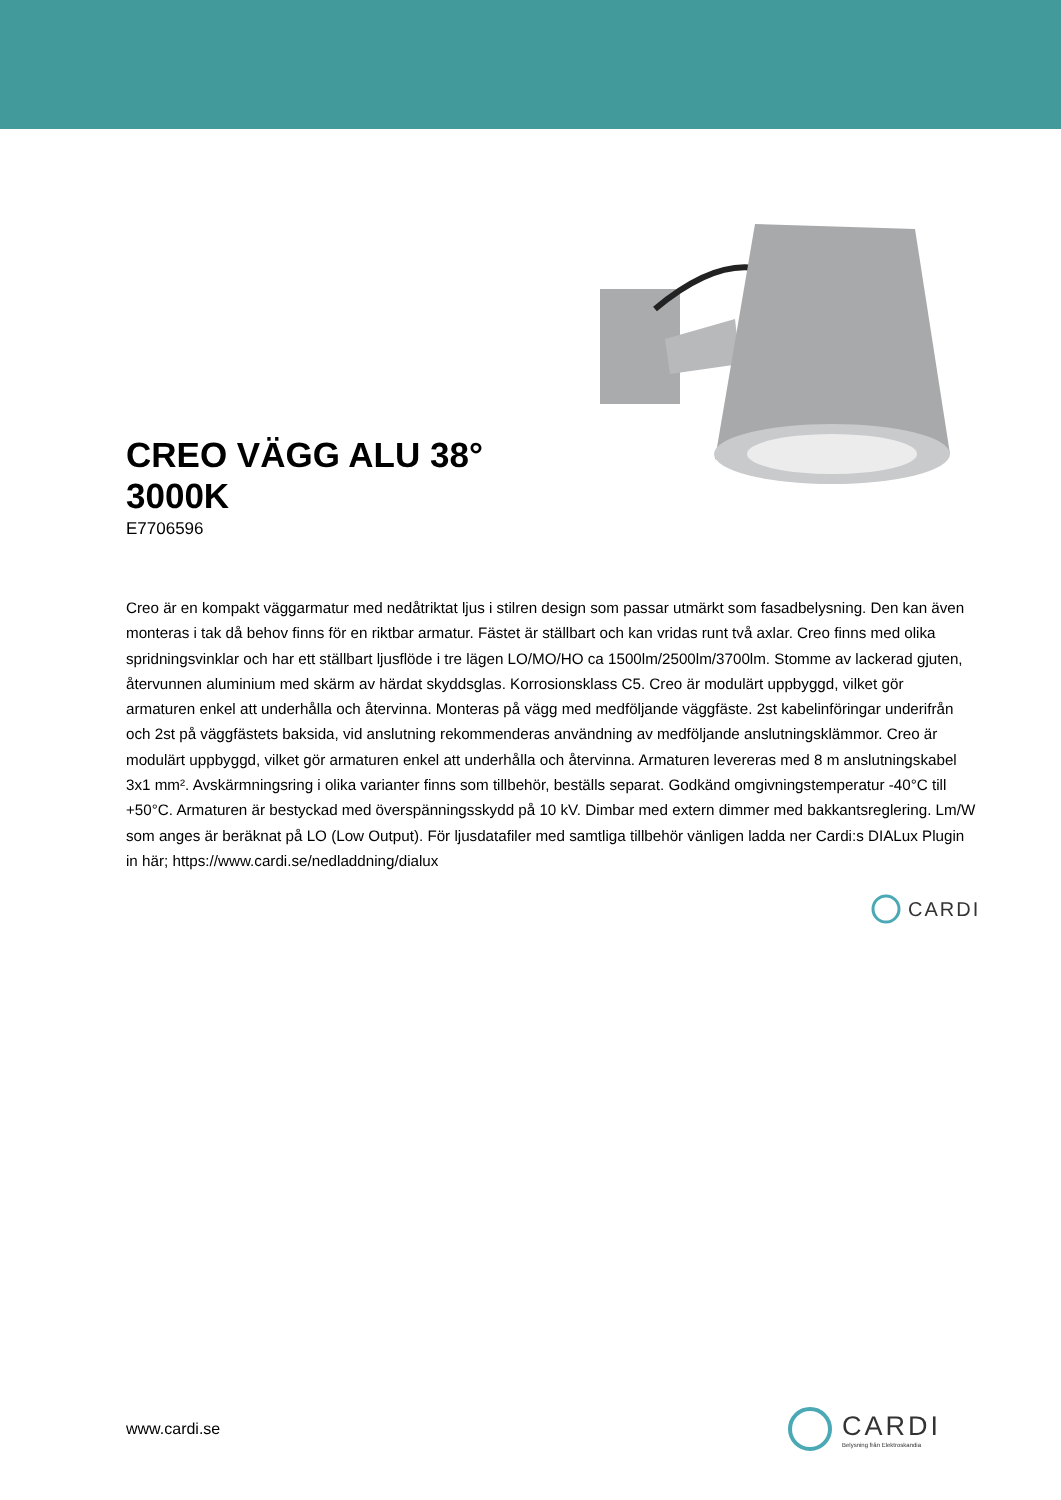CREO VÄGG ALU 38°
3000K
E7706596
Creo är en kompakt väggarmatur med nedåtriktat ljus i stilren design som passar utmärkt som fasadbelysning. Den kan även monteras i tak då behov finns för en riktbar armatur. Fästet är ställbart och kan vridas runt två axlar. Creo finns med olika spridningsvinklar och har ett ställbart ljusflöde i tre lägen LO/MO/HO ca 1500lm/2500lm/3700lm. Stomme av lackerad gjuten, återvunnen aluminium med skärm av härdat skyddsglas. Korrosionsklass C5. Creo är modulärt uppbyggd, vilket gör armaturen enkel att underhålla och återvinna. Monteras på vägg med medföljande väggfäste. 2st kabelinföringar underifrån och 2st på väggfästets baksida, vid anslutning rekommenderas användning av medföljande anslutningsklämmor. Creo är modulärt uppbyggd, vilket gör armaturen enkel att underhålla och återvinna. Armaturen levereras med 8 m anslutningskabel 3x1 mm². Avskärmningsring i olika varianter finns som tillbehör, beställs separat. Godkänd omgivningstemperatur -40°C till +50°C. Armaturen är bestyckad med överspänningsskydd på 10 kV. Dimbar med extern dimmer med bakkantsreglering. Lm/W som anges är beräknat på LO (Low Output). För ljusdatafiler med samtliga tillbehör vänligen ladda ner Cardi:s DIALux Plugin in här; https://www.cardi.se/nedladdning/dialux
CARDI
www.cardi.se
CARDI
Belysning från Elektroskandia